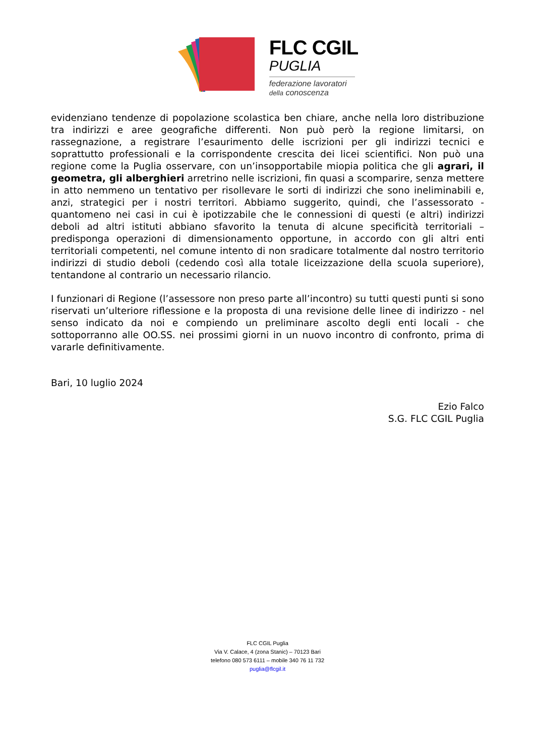FLC CGIL
PUGLIA
federazione lavoratori
della conoscenza
evidenziano tendenze di popolazione scolastica ben chiare, anche nella loro distribuzione tra indirizzi e aree geografiche differenti. Non può però la regione limitarsi, on rassegnazione, a registrare l’esaurimento delle iscrizioni per gli indirizzi tecnici e soprattutto professionali e la corrispondente crescita dei licei scientifici. Non può una regione come la Puglia osservare, con un’insopportabile miopia politica che gli agrari, il geometra, gli alberghieri arretrino nelle iscrizioni, fin quasi a scomparire, senza mettere in atto nemmeno un tentativo per risollevare le sorti di indirizzi che sono ineliminabili e, anzi, strategici per i nostri territori. Abbiamo suggerito, quindi, che l’assessorato - quantomeno nei casi in cui è ipotizzabile che le connessioni di questi (e altri) indirizzi deboli ad altri istituti abbiano sfavorito la tenuta di alcune specificità territoriali – predisponga operazioni di dimensionamento opportune, in accordo con gli altri enti territoriali competenti, nel comune intento di non sradicare totalmente dal nostro territorio indirizzi di studio deboli (cedendo così alla totale liceizzazione della scuola superiore), tentandone al contrario un necessario rilancio.
I funzionari di Regione (l’assessore non preso parte all’incontro) su tutti questi punti si sono riservati un’ulteriore riflessione e la proposta di una revisione delle linee di indirizzo - nel senso indicato da noi e compiendo un preliminare ascolto degli enti locali - che sottoporranno alle OO.SS. nei prossimi giorni in un nuovo incontro di confronto, prima di vararle definitivamente.
Bari, 10 luglio 2024
Ezio Falco
S.G. FLC CGIL Puglia
FLC CGIL Puglia
Via V. Calace, 4 (zona Stanic) – 70123 Bari
telefono 080 573 6111 – mobile 340 76 11 732
puglia@flcgil.it